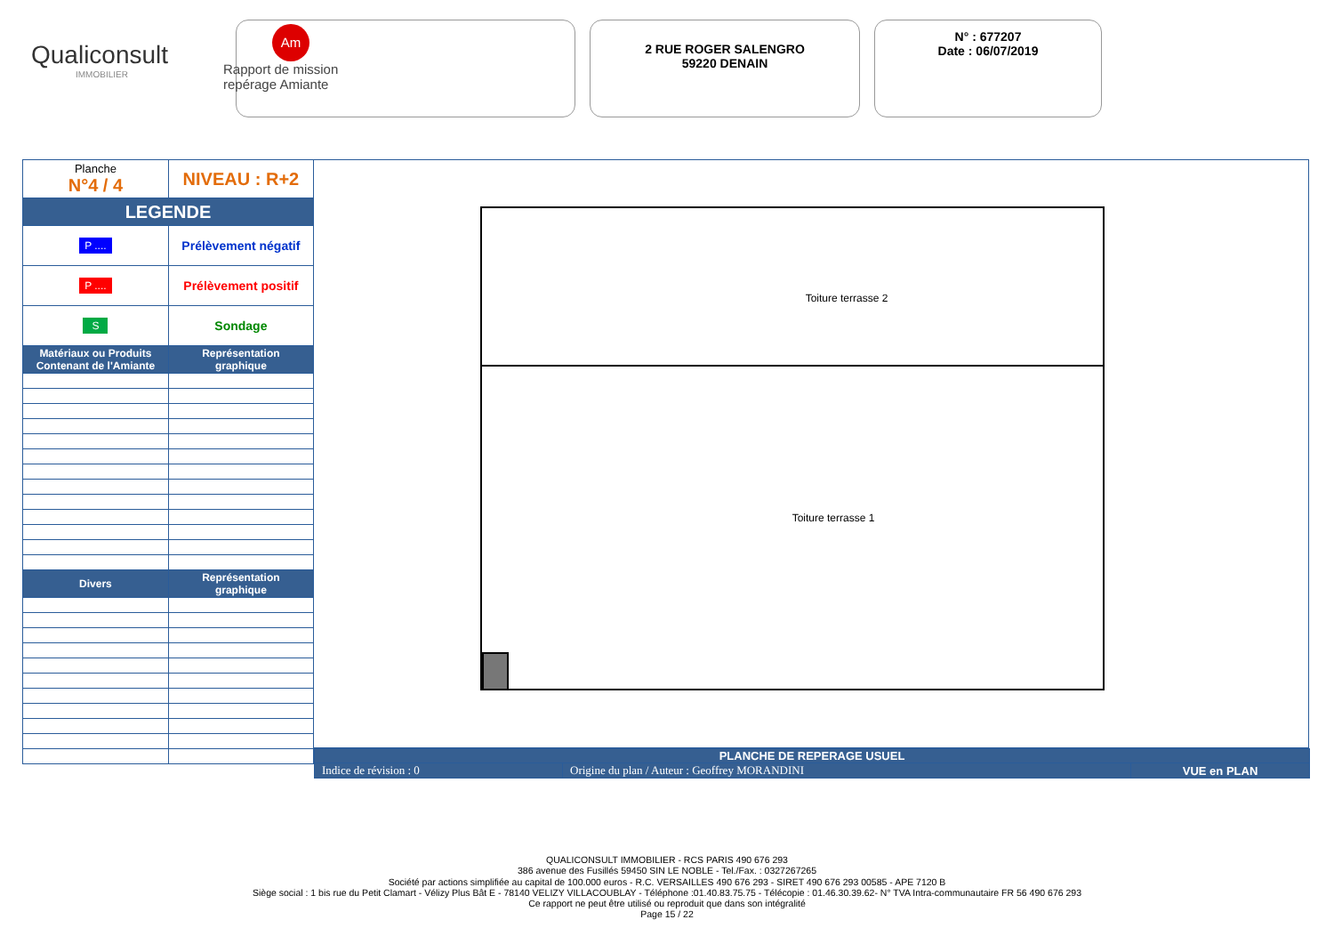Qualiconsult
IMMOBILIER
Am
Rapport de mission
repérage Amiante
2 RUE ROGER SALENGRO
59220 DENAIN
N° : 677207
Date : 06/07/2019
| Planche N°4 / 4 | NIVEAU : R+2 |
| LEGENDE | |
| P .... | Prélèvement négatif |
| P .... | Prélèvement positif |
| S | Sondage |
| Matériaux ou Produits Contenant de l'Amiante | Représentation graphique |
| Divers | Représentation graphique |
Toiture terrasse 2
Toiture terrasse 1
| PLANCHE DE REPERAGE USUEL | | |
| --- | --- | --- |
| Indice de révision : 0 | Origine du plan / Auteur : Geoffrey MORANDINI | VUE en PLAN |
QUALICONSULT IMMOBILIER - RCS PARIS 490 676 293
386 avenue des Fusillés 59450 SIN LE NOBLE - Tel./Fax. : 0327267265
Société par actions simplifiée au capital de 100.000 euros - R.C. VERSAILLES 490 676 293 - SIRET 490 676 293 00585 - APE 7120 B
Siège social : 1 bis rue du Petit Clamart - Vélizy Plus Bât E - 78140 VELIZY VILLACOUBLAY - Téléphone :01.40.83.75.75 - Télécopie : 01.46.30.39.62- N° TVA Intra-communautaire FR 56 490 676 293
Ce rapport ne peut être utilisé ou reproduit que dans son intégralité
Page 15 / 22